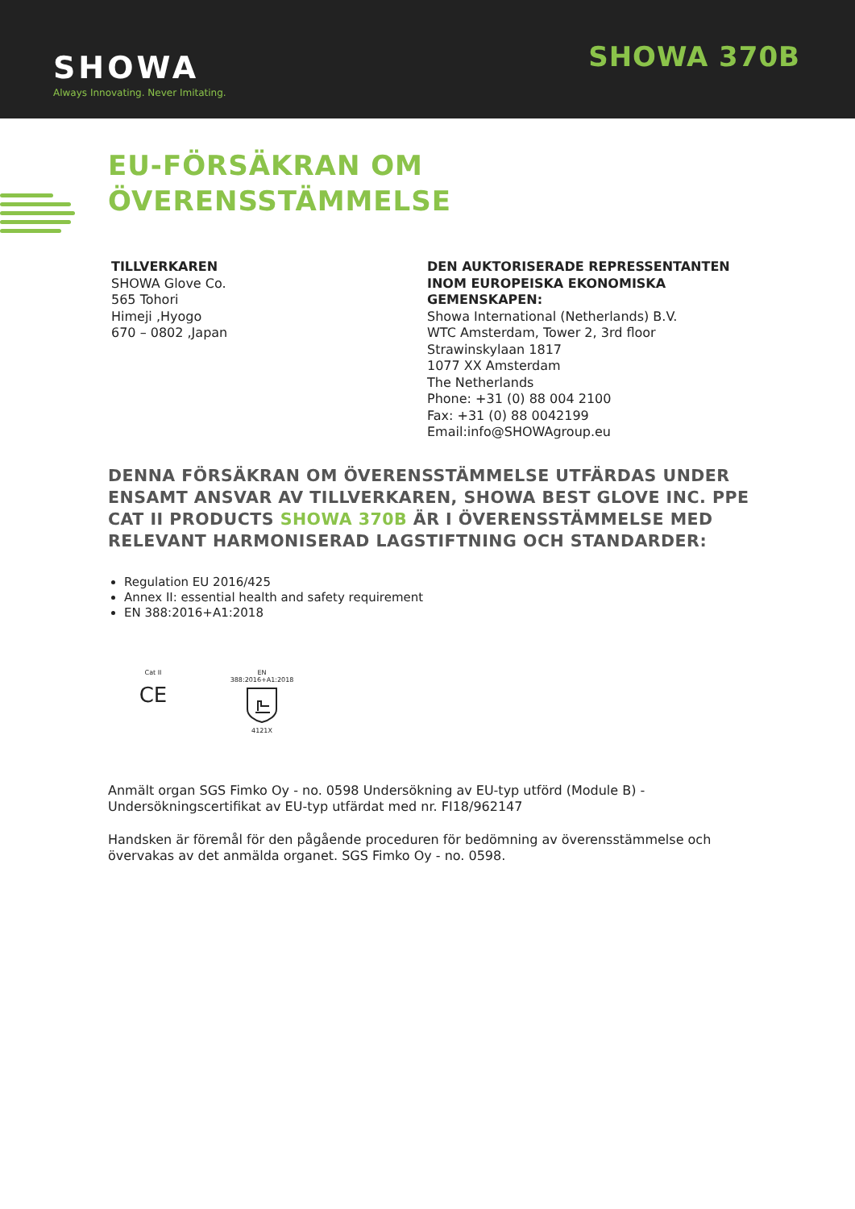SHOWA
Always Innovating. Never Imitating.
SHOWA 370B
EU-FÖRSÄKRAN OM
ÖVERENSSTÄMMELSE
TILLVERKAREN
SHOWA Glove Co.
565 Tohori
Himeji ,Hyogo
670 – 0802 ,Japan
DEN AUKTORISERADE REPRESSENTANTEN
INOM EUROPEISKA EKONOMISKA
GEMENSKAPEN:
Showa International (Netherlands) B.V.
WTC Amsterdam, Tower 2, 3rd floor
Strawinskylaan 1817
1077 XX Amsterdam
The Netherlands
Phone: +31 (0) 88 004 2100
Fax: +31 (0) 88 0042199
Email:info@SHOWAgroup.eu
DENNA FÖRSÄKRAN OM ÖVERENSSTÄMMELSE UTFÄRDAS UNDER ENSAMT ANSVAR AV TILLVERKAREN, SHOWA BEST GLOVE INC. PPE CAT II PRODUCTS SHOWA 370B ÄR I ÖVERENSSTÄMMELSE MED RELEVANT HARMONISERAD LAGSTIFTNING OCH STANDARDER:
Regulation EU 2016/425
Annex II: essential health and safety requirement
EN 388:2016+A1:2018
Cat II
CE
EN
388:2016+A1:20184121X
Anmält organ SGS Fimko Oy - no. 0598 Undersökning av EU-typ utförd (Module B) - Undersökningscertifikat av EU-typ utfärdat med nr. FI18/962147
Handsken är föremål för den pågående proceduren för bedömning av överensstämmelse och övervakas av det anmälda organet. SGS Fimko Oy - no. 0598.